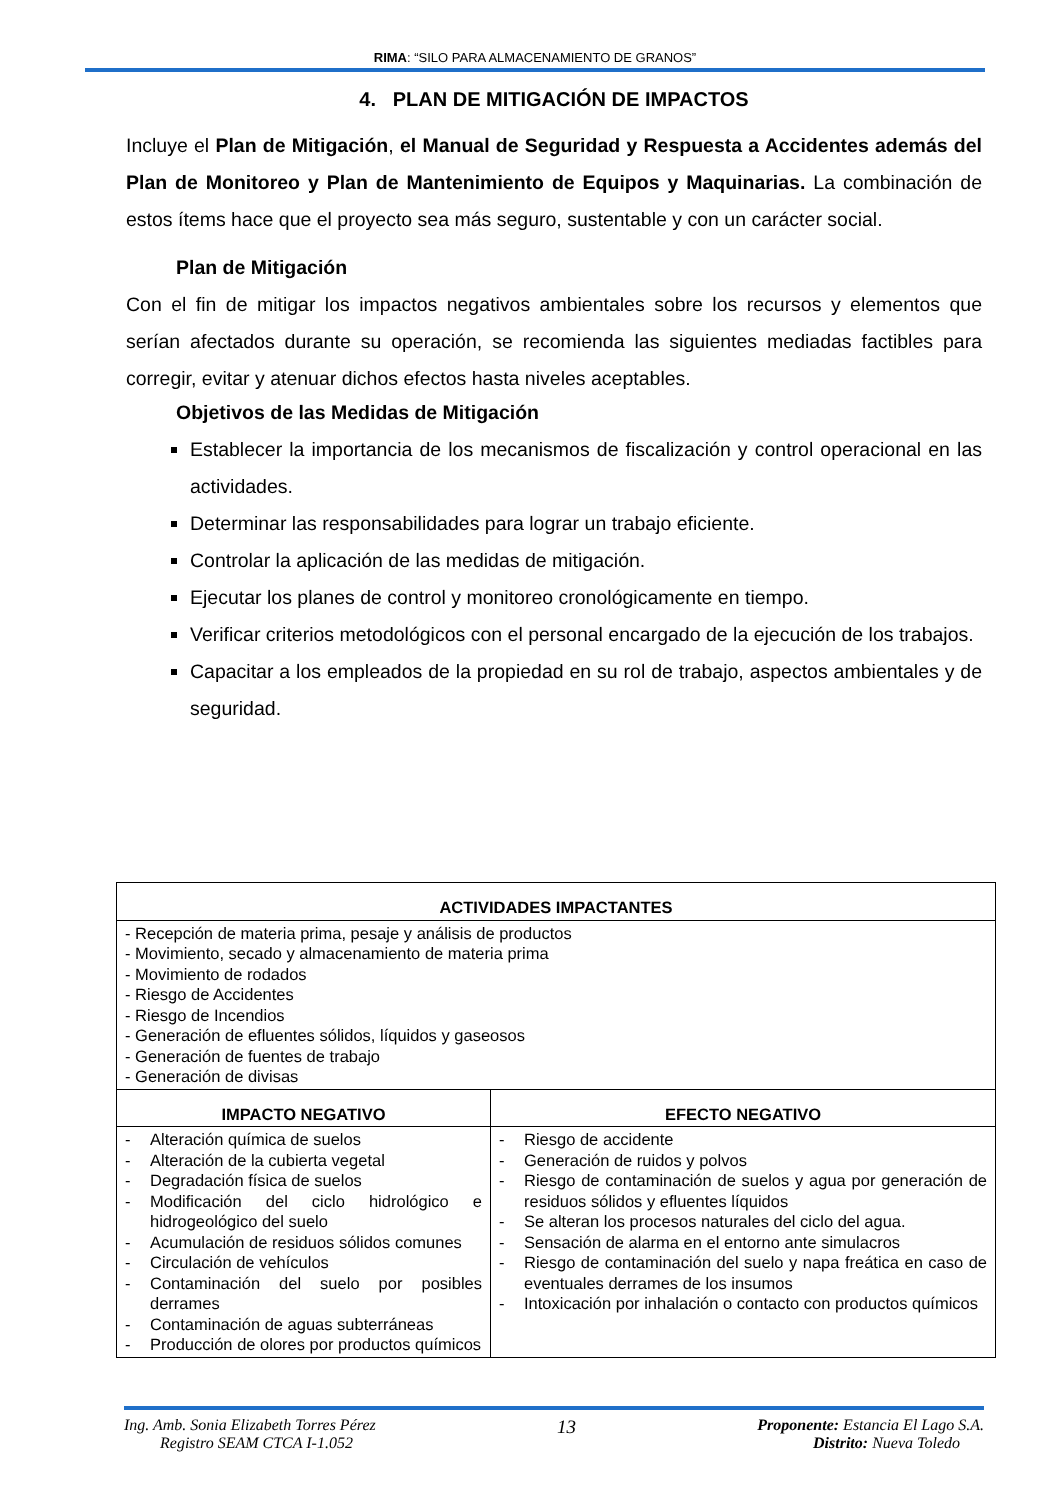RIMA: “SILO PARA ALMACENAMIENTO DE GRANOS”
4. PLAN DE MITIGACIÓN DE IMPACTOS
Incluye el Plan de Mitigación, el Manual de Seguridad y Respuesta a Accidentes además del Plan de Monitoreo y Plan de Mantenimiento de Equipos y Maquinarias. La combinación de estos ítems hace que el proyecto sea más seguro, sustentable y con un carácter social.
Plan de Mitigación
Con el fin de mitigar los impactos negativos ambientales sobre los recursos y elementos que serían afectados durante su operación, se recomienda las siguientes mediadas factibles para corregir, evitar y atenuar dichos efectos hasta niveles aceptables.
Objetivos de las Medidas de Mitigación
Establecer la importancia de los mecanismos de fiscalización y control operacional en las actividades.
Determinar las responsabilidades para lograr un trabajo eficiente.
Controlar la aplicación de las medidas de mitigación.
Ejecutar los planes de control y monitoreo cronológicamente en tiempo.
Verificar criterios metodológicos con el personal encargado de la ejecución de los trabajos.
Capacitar a los empleados de la propiedad en su rol de trabajo, aspectos ambientales y de seguridad.
| ACTIVIDADES IMPACTANTES | |
| --- | --- |
| - Recepción de materia prima, pesaje y análisis de productos - Movimiento, secado y almacenamiento de materia prima - Movimiento de rodados - Riesgo de Accidentes - Riesgo de Incendios - Generación de efluentes sólidos, líquidos y gaseosos - Generación de fuentes de trabajo - Generación de divisas | |
| IMPACTO NEGATIVO | EFECTO NEGATIVO |
| - Alteración química de suelos - Alteración de la cubierta vegetal - Degradación física de suelos - Modificación del ciclo hidrológico e hidrogeológico del suelo - Acumulación de residuos sólidos comunes - Circulación de vehículos - Contaminación del suelo por posibles derrames - Contaminación de aguas subterráneas - Producción de olores por productos químicos | - Riesgo de accidente - Generación de ruidos y polvos - Riesgo de contaminación de suelos y agua por generación de residuos sólidos y efluentes líquidos - Se alteran los procesos naturales del ciclo del agua. - Sensación de alarma en el entorno ante simulacros - Riesgo de contaminación del suelo y napa freática en caso de eventuales derrames de los insumos - Intoxicación por inhalación o contacto con productos químicos |
Ing. Amb. Sonia Elizabeth Torres Pérez
Registro SEAM CTCA I-1.052
13
Proponente: Estancia El Lago S.A.
Distrito: Nueva Toledo